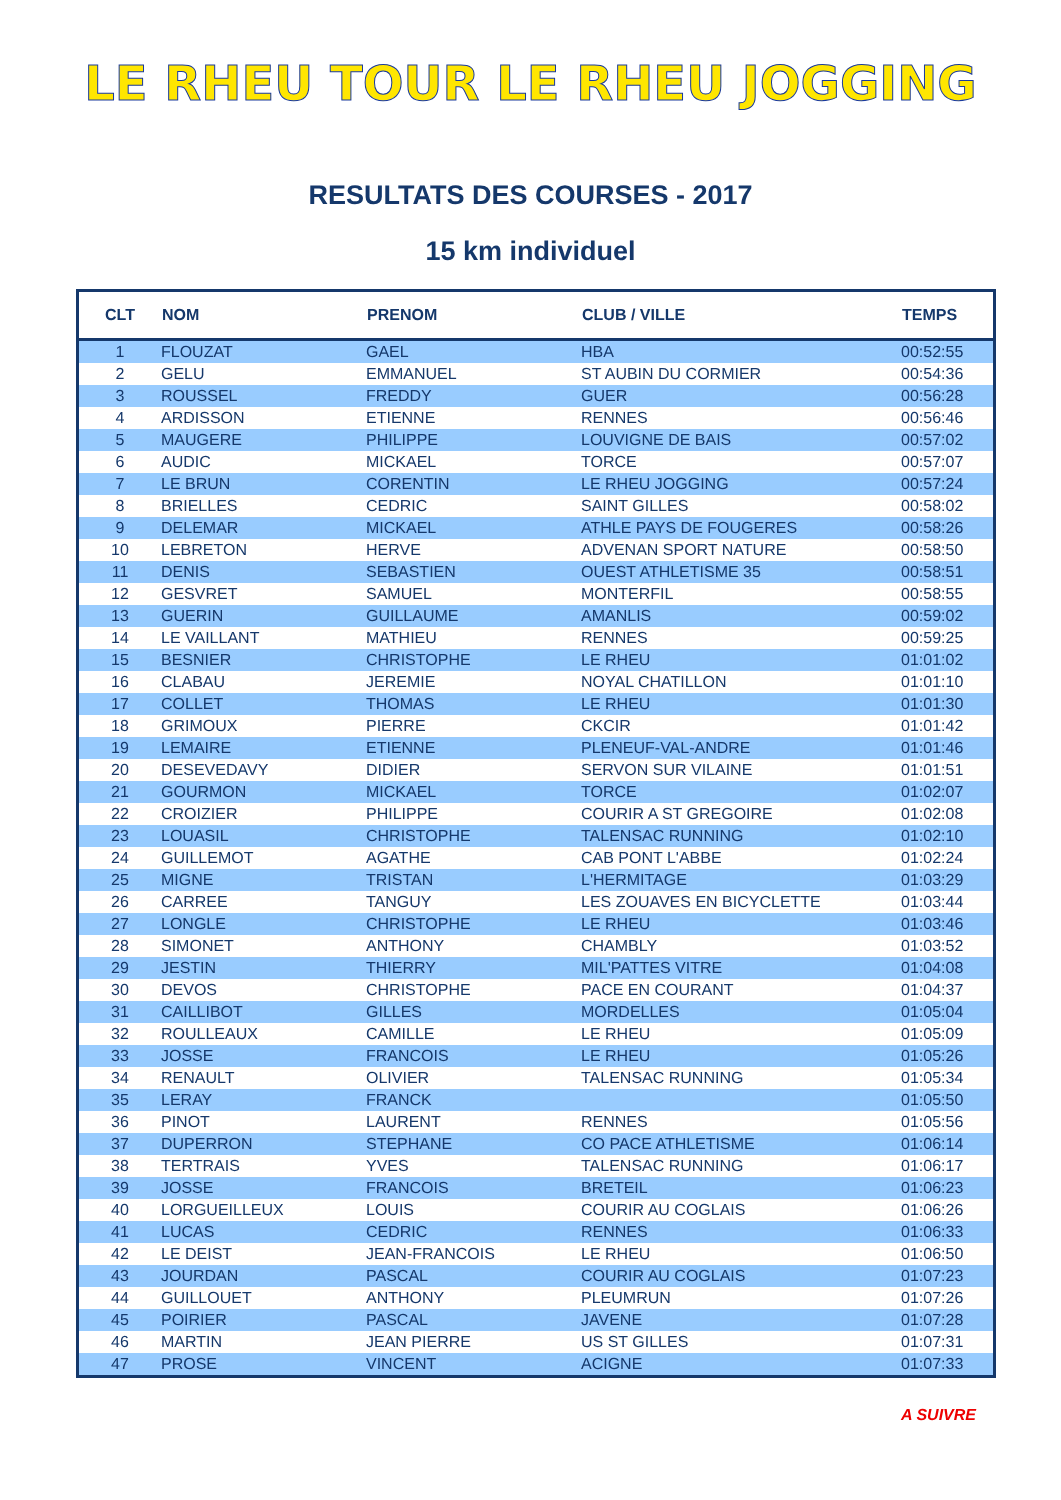LE RHEU TOUR LE RHEU JOGGING
RESULTATS DES COURSES - 2017
15 km individuel
| CLT | NOM | PRENOM | CLUB / VILLE | TEMPS |
| --- | --- | --- | --- | --- |
| 1 | FLOUZAT | GAEL | HBA | 00:52:55 |
| 2 | GELU | EMMANUEL | ST AUBIN DU CORMIER | 00:54:36 |
| 3 | ROUSSEL | FREDDY | GUER | 00:56:28 |
| 4 | ARDISSON | ETIENNE | RENNES | 00:56:46 |
| 5 | MAUGERE | PHILIPPE | LOUVIGNE DE BAIS | 00:57:02 |
| 6 | AUDIC | MICKAEL | TORCE | 00:57:07 |
| 7 | LE BRUN | CORENTIN | LE RHEU JOGGING | 00:57:24 |
| 8 | BRIELLES | CEDRIC | SAINT GILLES | 00:58:02 |
| 9 | DELEMAR | MICKAEL | ATHLE PAYS DE FOUGERES | 00:58:26 |
| 10 | LEBRETON | HERVE | ADVENAN SPORT NATURE | 00:58:50 |
| 11 | DENIS | SEBASTIEN | OUEST ATHLETISME 35 | 00:58:51 |
| 12 | GESVRET | SAMUEL | MONTERFIL | 00:58:55 |
| 13 | GUERIN | GUILLAUME | AMANLIS | 00:59:02 |
| 14 | LE VAILLANT | MATHIEU | RENNES | 00:59:25 |
| 15 | BESNIER | CHRISTOPHE | LE RHEU | 01:01:02 |
| 16 | CLABAU | JEREMIE | NOYAL CHATILLON | 01:01:10 |
| 17 | COLLET | THOMAS | LE RHEU | 01:01:30 |
| 18 | GRIMOUX | PIERRE | CKCIR | 01:01:42 |
| 19 | LEMAIRE | ETIENNE | PLENEUF-VAL-ANDRE | 01:01:46 |
| 20 | DESEVEDAVY | DIDIER | SERVON SUR VILAINE | 01:01:51 |
| 21 | GOURMON | MICKAEL | TORCE | 01:02:07 |
| 22 | CROIZIER | PHILIPPE | COURIR A ST GREGOIRE | 01:02:08 |
| 23 | LOUASIL | CHRISTOPHE | TALENSAC RUNNING | 01:02:10 |
| 24 | GUILLEMOT | AGATHE | CAB PONT L'ABBE | 01:02:24 |
| 25 | MIGNE | TRISTAN | L'HERMITAGE | 01:03:29 |
| 26 | CARREE | TANGUY | LES ZOUAVES EN BICYCLETTE | 01:03:44 |
| 27 | LONGLE | CHRISTOPHE | LE RHEU | 01:03:46 |
| 28 | SIMONET | ANTHONY | CHAMBLY | 01:03:52 |
| 29 | JESTIN | THIERRY | MIL'PATTES VITRE | 01:04:08 |
| 30 | DEVOS | CHRISTOPHE | PACE EN COURANT | 01:04:37 |
| 31 | CAILLIBOT | GILLES | MORDELLES | 01:05:04 |
| 32 | ROULLEAUX | CAMILLE | LE RHEU | 01:05:09 |
| 33 | JOSSE | FRANCOIS | LE RHEU | 01:05:26 |
| 34 | RENAULT | OLIVIER | TALENSAC RUNNING | 01:05:34 |
| 35 | LERAY | FRANCK | | 01:05:50 |
| 36 | PINOT | LAURENT | RENNES | 01:05:56 |
| 37 | DUPERRON | STEPHANE | CO PACE ATHLETISME | 01:06:14 |
| 38 | TERTRAIS | YVES | TALENSAC RUNNING | 01:06:17 |
| 39 | JOSSE | FRANCOIS | BRETEIL | 01:06:23 |
| 40 | LORGUEILLEUX | LOUIS | COURIR AU COGLAIS | 01:06:26 |
| 41 | LUCAS | CEDRIC | RENNES | 01:06:33 |
| 42 | LE DEIST | JEAN-FRANCOIS | LE RHEU | 01:06:50 |
| 43 | JOURDAN | PASCAL | COURIR AU COGLAIS | 01:07:23 |
| 44 | GUILLOUET | ANTHONY | PLEUMRUN | 01:07:26 |
| 45 | POIRIER | PASCAL | JAVENE | 01:07:28 |
| 46 | MARTIN | JEAN PIERRE | US ST GILLES | 01:07:31 |
| 47 | PROSE | VINCENT | ACIGNE | 01:07:33 |
A SUIVRE